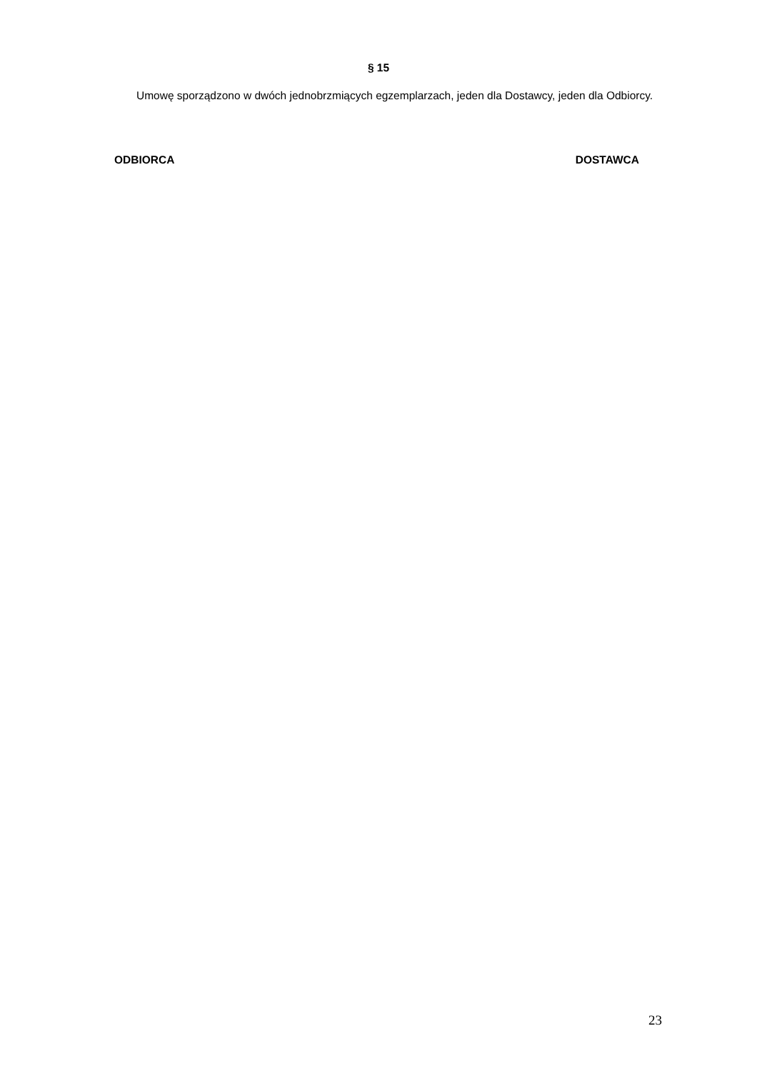§ 15
Umowę sporządzono w dwóch jednobrzmiących egzemplarzach, jeden dla Dostawcy, jeden dla Odbiorcy.
ODBIORCA DOSTAWCA
23